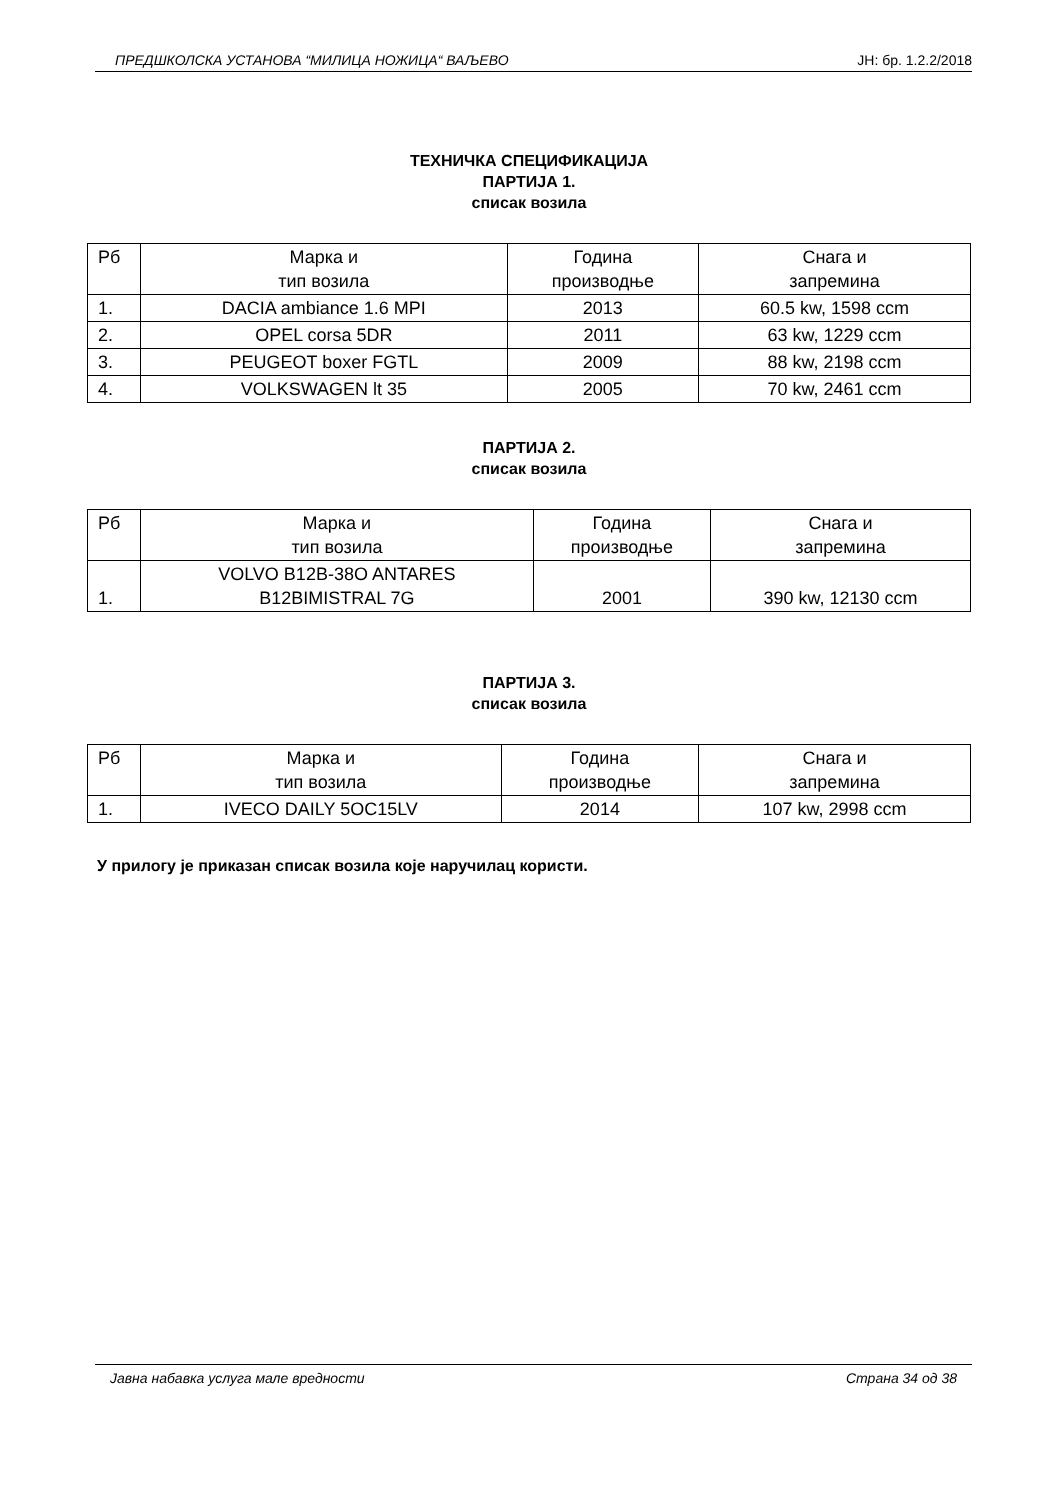ПРЕДШКОЛСКА УСТАНОВА “МИЛИЦА НОЖИЦА“ ВАЉЕВО ЈН: бр. 1.2.2/2018
ТЕХНИЧКА СПЕЦИФИКАЦИЈА
ПАРТИЈА 1.
списак возила
| Рб | Марка и тип возила | Година производње | Снага и запремина |
| 1. | DACIA ambiance 1.6 MPI | 2013 | 60.5 kw, 1598 ccm |
| 2. | OPEL corsa 5DR | 2011 | 63 kw, 1229 ccm |
| 3. | PEUGEOT boxer FGTL | 2009 | 88 kw, 2198 ccm |
| 4. | VOLKSWAGEN lt 35 | 2005 | 70 kw, 2461 ccm |
ПАРТИЈА 2.
списак возила
| Рб | Марка и тип возила | Година производње | Снага и запремина |
| 1. | VOLVO B12B-38O ANTARES B12BIMISTRAL 7G | 2001 | 390 kw, 12130 ccm |
ПАРТИЈА 3.
списак возила
| Рб | Марка и тип возила | Година производње | Снага и запремина |
| 1. | IVECO DAILY 5OC15LV | 2014 | 107 kw, 2998 ccm |
У прилогу је приказан списак возила које наручилац користи.
Јавна набавка услуга мале вредности Страна 34 од 38